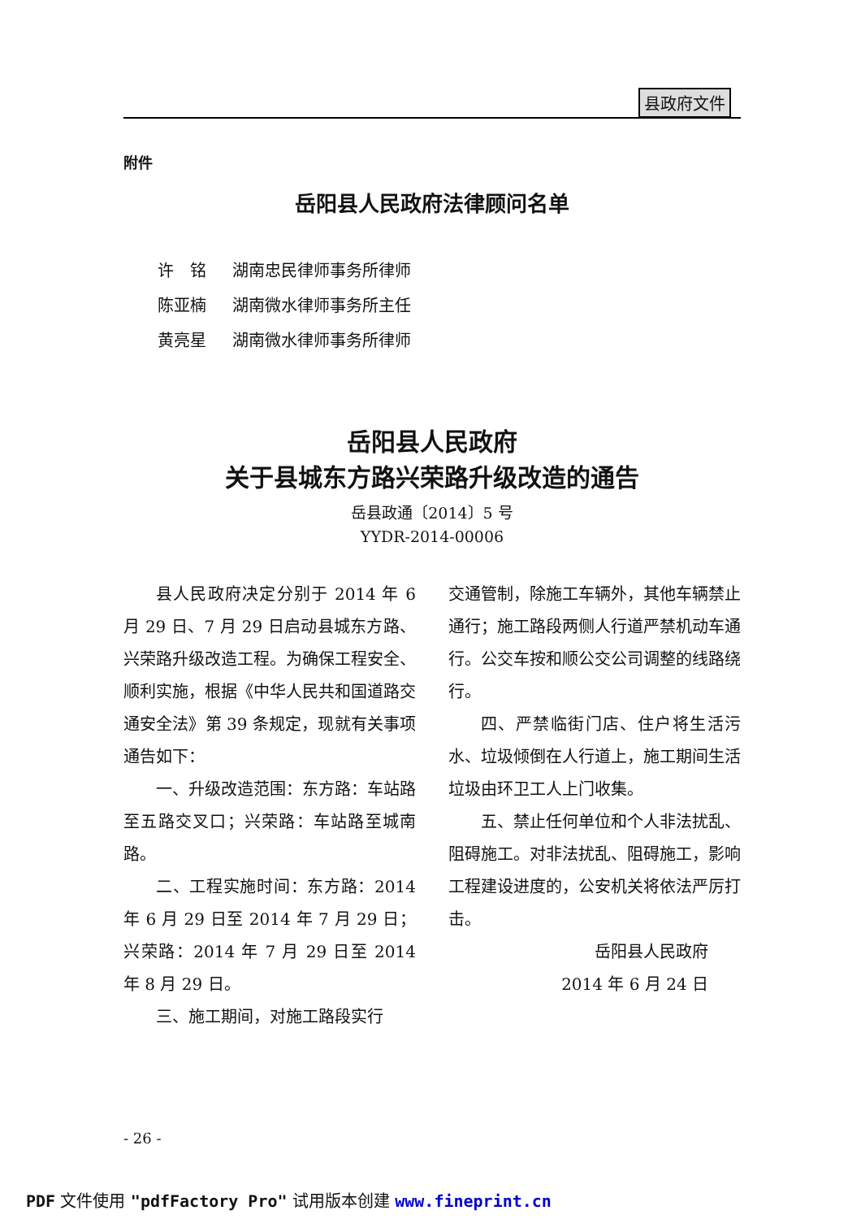县政府文件
附件
岳阳县人民政府法律顾问名单
许　铭 湖南忠民律师事务所律师
陈亚楠 湖南微水律师事务所主任
黄亮星 湖南微水律师事务所律师
岳阳县人民政府
关于县城东方路兴荣路升级改造的通告
岳县政通〔2014〕5 号
YYDR-2014-00006
县人民政府决定分别于 2014 年 6 月 29 日、7 月 29 日启动县城东方路、兴荣路升级改造工程。为确保工程安全、顺利实施，根据《中华人民共和国道路交通安全法》第 39 条规定，现就有关事项通告如下：
一、升级改造范围：东方路：车站路至五路交叉口；兴荣路：车站路至城南路。
二、工程实施时间：东方路：2014 年 6 月 29 日至 2014 年 7 月 29 日；兴荣路：2014 年 7 月 29 日至 2014 年 8 月 29 日。
三、施工期间，对施工路段实行
交通管制，除施工车辆外，其他车辆禁止通行；施工路段两侧人行道严禁机动车通行。公交车按和顺公交公司调整的线路绕行。
四、严禁临街门店、住户将生活污水、垃圾倾倒在人行道上，施工期间生活垃圾由环卫工人上门收集。
五、禁止任何单位和个人非法扰乱、阻碍施工。对非法扰乱、阻碍施工，影响工程建设进度的，公安机关将依法严厉打击。
岳阳县人民政府
2014 年 6 月 24 日
- 26 -
PDF 文件使用 "pdfFactory Pro" 试用版本创建 www.fineprint.cn